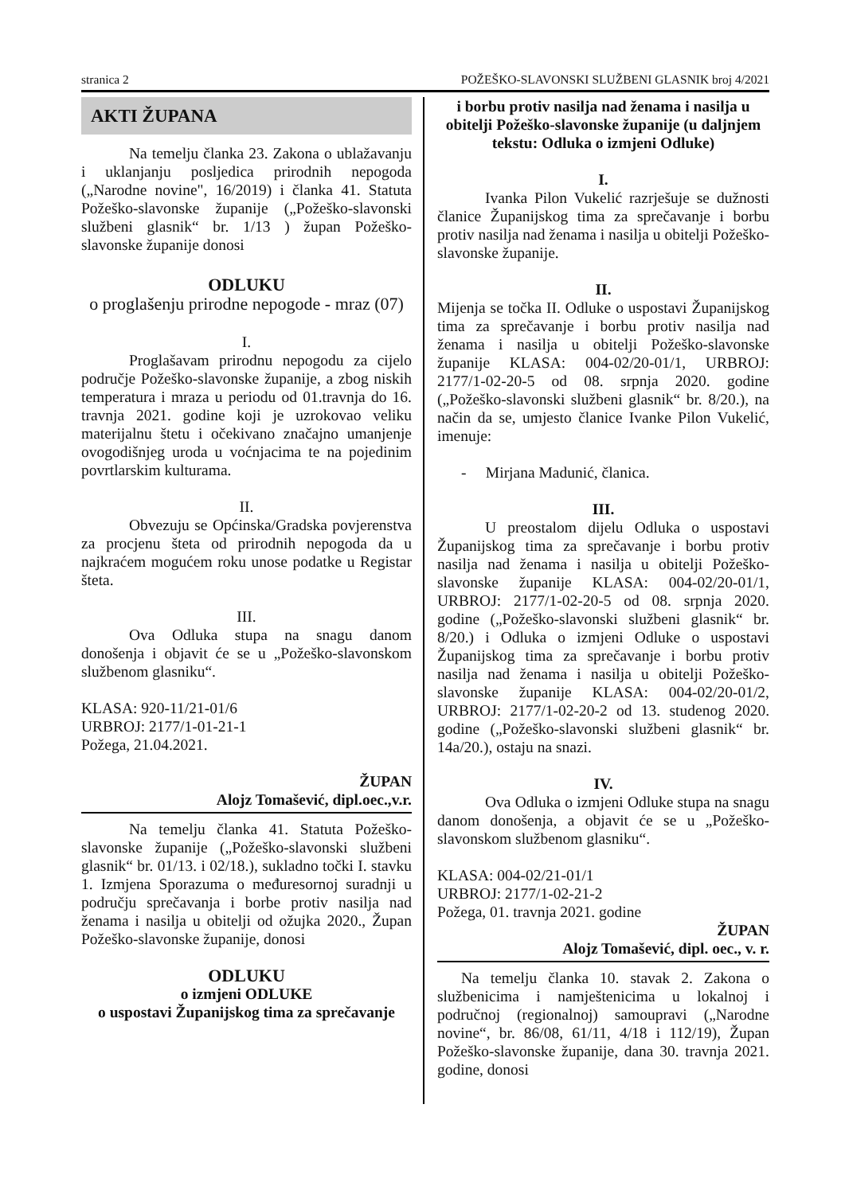stranica 2 POŽEŠKO-SLAVONSKI SLUŽBENI GLASNIK broj 4/2021
AKTI ŽUPANA
Na temelju članka 23. Zakona o ublažavanju i uklanjanju posljedica prirodnih nepogoda („Narodne novine", 16/2019) i članka 41. Statuta Požeško-slavonske županije („Požeško-slavonski službeni glasnik“ br. 1/13 ) župan Požeško-slavonske županije donosi
ODLUKU
o proglašenju prirodne nepogode - mraz (07)
I.
Proglašavam prirodnu nepogodu za cijelo područje Požeško-slavonske županije, a zbog niskih temperatura i mraza u periodu od 01.travnja do 16. travnja 2021. godine koji je uzrokovao veliku materijalnu štetu i očekivano značajno umanjenje ovogodišnjeg uroda u voćnjacima te na pojedinim povrtlarskim kulturama.
II.
Obvezuju se Općinska/Gradska povjerenstva za procjenu šteta od prirodnih nepogoda da u najkraćem mogućem roku unose podatke u Registar šteta.
III.
Ova Odluka stupa na snagu danom donošenja i objavit će se u „Požeško-slavonskom službenom glasniku“.
KLASA: 920-11/21-01/6
URBROJ: 2177/1-01-21-1
Požega, 21.04.2021.
ŽUPAN
Alojz Tomašević, dipl.oec.,v.r.
Na temelju članka 41. Statuta Požeško-slavonske županije („Požeško-slavonski službeni glasnik“ br. 01/13. i 02/18.), sukladno točki I. stavku 1. Izmjena Sporazuma o međuresornoj suradnji u području sprečavanja i borbe protiv nasilja nad ženama i nasilja u obitelji od ožujka 2020., Župan Požeško-slavonske županije, donosi
ODLUKU
o izmjeni ODLUKE
o uspostavi Županijskog tima za sprečavanje
i borbu protiv nasilja nad ženama i nasilja u obitelji Požeško-slavonske županije (u daljnjem tekstu: Odluka o izmjeni Odluke)
I.
Ivanka Pilon Vukelić razrješuje se dužnosti članice Županijskog tima za sprečavanje i borbu protiv nasilja nad ženama i nasilja u obitelji Požeško-slavonske županije.
II.
Mijenja se točka II. Odluke o uspostavi Županijskog tima za sprečavanje i borbu protiv nasilja nad ženama i nasilja u obitelji Požeško-slavonske županije KLASA: 004-02/20-01/1, URBROJ: 2177/1-02-20-5 od 08. srpnja 2020. godine („Požeško-slavonski službeni glasnik“ br. 8/20.), na način da se, umjesto članice Ivanke Pilon Vukelić, imenuje:
- Mirjana Madunić, članica.
III.
U preostalom dijelu Odluka o uspostavi Županijskog tima za sprečavanje i borbu protiv nasilja nad ženama i nasilja u obitelji Požeško-slavonske županije KLASA: 004-02/20-01/1, URBROJ: 2177/1-02-20-5 od 08. srpnja 2020. godine („Požeško-slavonski službeni glasnik“ br. 8/20.) i Odluka o izmjeni Odluke o uspostavi Županijskog tima za sprečavanje i borbu protiv nasilja nad ženama i nasilja u obitelji Požeško-slavonske županije KLASA: 004-02/20-01/2, URBROJ: 2177/1-02-20-2 od 13. studenog 2020. godine („Požeško-slavonski službeni glasnik“ br. 14a/20.), ostaju na snazi.
IV.
Ova Odluka o izmjeni Odluke stupa na snagu danom donošenja, a objavit će se u „Požeško-slavonskom službenom glasniku“.
KLASA: 004-02/21-01/1
URBROJ: 2177/1-02-21-2
Požega, 01. travnja 2021. godine
ŽUPAN
Alojz Tomašević, dipl. oec., v. r.
Na temelju članka 10. stavak 2. Zakona o službenicima i namještenicima u lokalnoj i područnoj (regionalnoj) samoupravi („Narodne novine“, br. 86/08, 61/11, 4/18 i 112/19), Župan Požeško-slavonske županije, dana 30. travnja 2021. godine, donosi